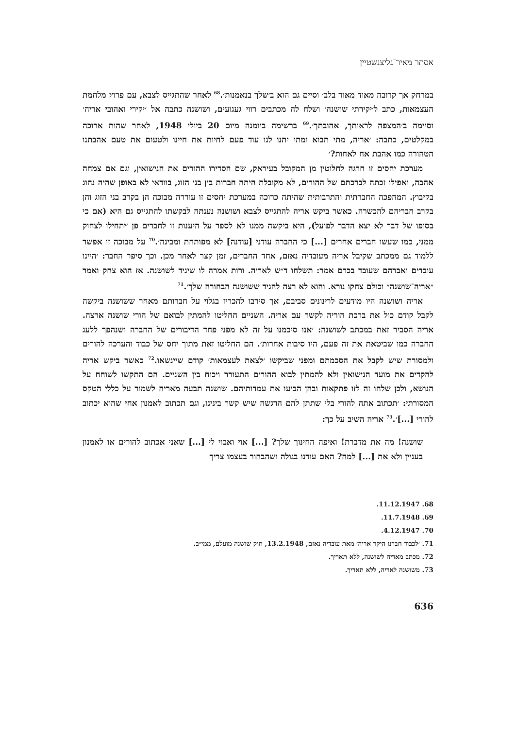אסתר מאיר־גליצנשטיין
במרחק אך קרובה מאוד מאוד בלב׳ וסיים גם הוא ב׳שלך בנאמנות׳.<sup>68</sup> לאחר שהתגייס לצבא, עם פרוץ מלחמת העצמאות, כתב ל׳יקירתי שושנה׳ ושלח לה מכתבים רווי געגועים, ושושנה כתבה אל ׳יקירי ואהובי אריה׳ וסיימה ב׳המצפה לראותך, אהובתך׳.<sup>69</sup> ברשימה ביומנה מיום 20 ביולי 1948, לאחר שהות ארוכה במקלטים, כתבה: ׳אריה, מתי תבוא ומתי יתנו לנו עוד פעם לחיות את חיינו ולטעום את טעם אהבתנו הטהורה כמו אהבת אח לאחות?׳
מערכת יחסים זו חרגה לחלוטין מן המקובל בעיראק, שם הסדירו ההורים את הנישואין, וגם אם צמחה אהבה, ואפילו זכתה לברכתם של ההורים, לא מקובלת היתה חברות בין בני הזוג, בוודאי לא באופן שהיה נהוג בקיבוץ. המהפכה החברתית והתרבותית שהיתה כרוכה במערכת יחסים זו עוררה מבוכה הן בקרב בני הזוג והן בקרב חבריהם להכשרה. כאשר ביקש אריה להתגייס לצבא ושושנה נענתה לבקשתו להתגייס גם היא (אם כי בסופו של דבר לא יצא הדבר לפועל), היא ביקשה ממנו לא לספר על היענות זו לחברים פן ׳יתחילו לצחוק ממני, כמו שעשו חברים אחרים [...] כי החברה עודני [עודנה] לא מפותחת ומבינה׳.<sup>70</sup> על מבוכה זו אפשר ללמוד גם ממכתב שקיבל אריה מעובדיה נאזם, אחד החברים, זמן קצר לאחר מכן. וכך סיפר החבר: ׳היינו עובדים ואברהם שעובד בכרם אמר: תשלחו ד״ש לאריה. ורות אמרה לו שיגיד לשושנה. אז הוא צחק ואמר ״אריה־שושנה״ וכולם צחקו נורא. והוא לא רצה להגיד ששושנה הבחורה שלך׳.<sup>71</sup>
אריה ושושנה היו מודעים לרינונים סביבם, אך סירבו להכריז בגלוי על חברותם מאחר ששושנה ביקשה לקבל קודם כול את ברכת הוריה לקשר עם אריה. השניים החליטו להמתין לבואם של הורי שושנה ארצה. אריה הסביר זאת במכתב לשושנה: ׳אנו סיכמנו על זה לא מפני פחד הדיבורים של החברה ושנהפך ללעג החברה כמו שביטאת את זה פעם, היו סיבות אחרות׳. הם החליטו זאת מתוך יחס של כבוד והערכה להורים ולמסורת שיש לקבל את הסכמתם ומפני שביקשו ׳לצאת לעצמאות׳ קודם שיינשאו.<sup>72</sup> כאשר ביקש אריה להקדים את מועד הנישואין ולא להמתין לבוא ההורים התעורר ויכוח בין השניים. הם התקשו לשוחח על הנושא, ולכן שלחו זה לזו פתקאות ובהן הביעו את עמדותיהם. שושנה תבעה מאריה לשמור על כללי הטקס המסורתי: ׳תכתוב אתה להורי בלי שתתן להם הרגשה שיש קשר בינינו, וגם תכתוב לאמנון אחי שהוא יכתוב להורי [...]׳.<sup>73</sup> אריה השיב על כך:
שושנה! מה את מדברת! ואיפה החינוך שלך? [...] אוי ואבוי לי [...] שאני אכתוב להורים או לאמנון בעניין ולא את [...] למה? האם עודנו בגולה ושהבחור בעצמו צריך
68. 11.12.1947.
69. 11.7.1948.
70. 4.12.1947.
71. ׳לכבוד חברנו היקר אריה׳ מאת עובדיה נאזם, 13.2.1948, תיק שושנה מועלם, ממי״ב.
72. מכתב מאריה לשושנה, ללא תאריך.
73. משושנה לאריה, ללא תאריך.
636